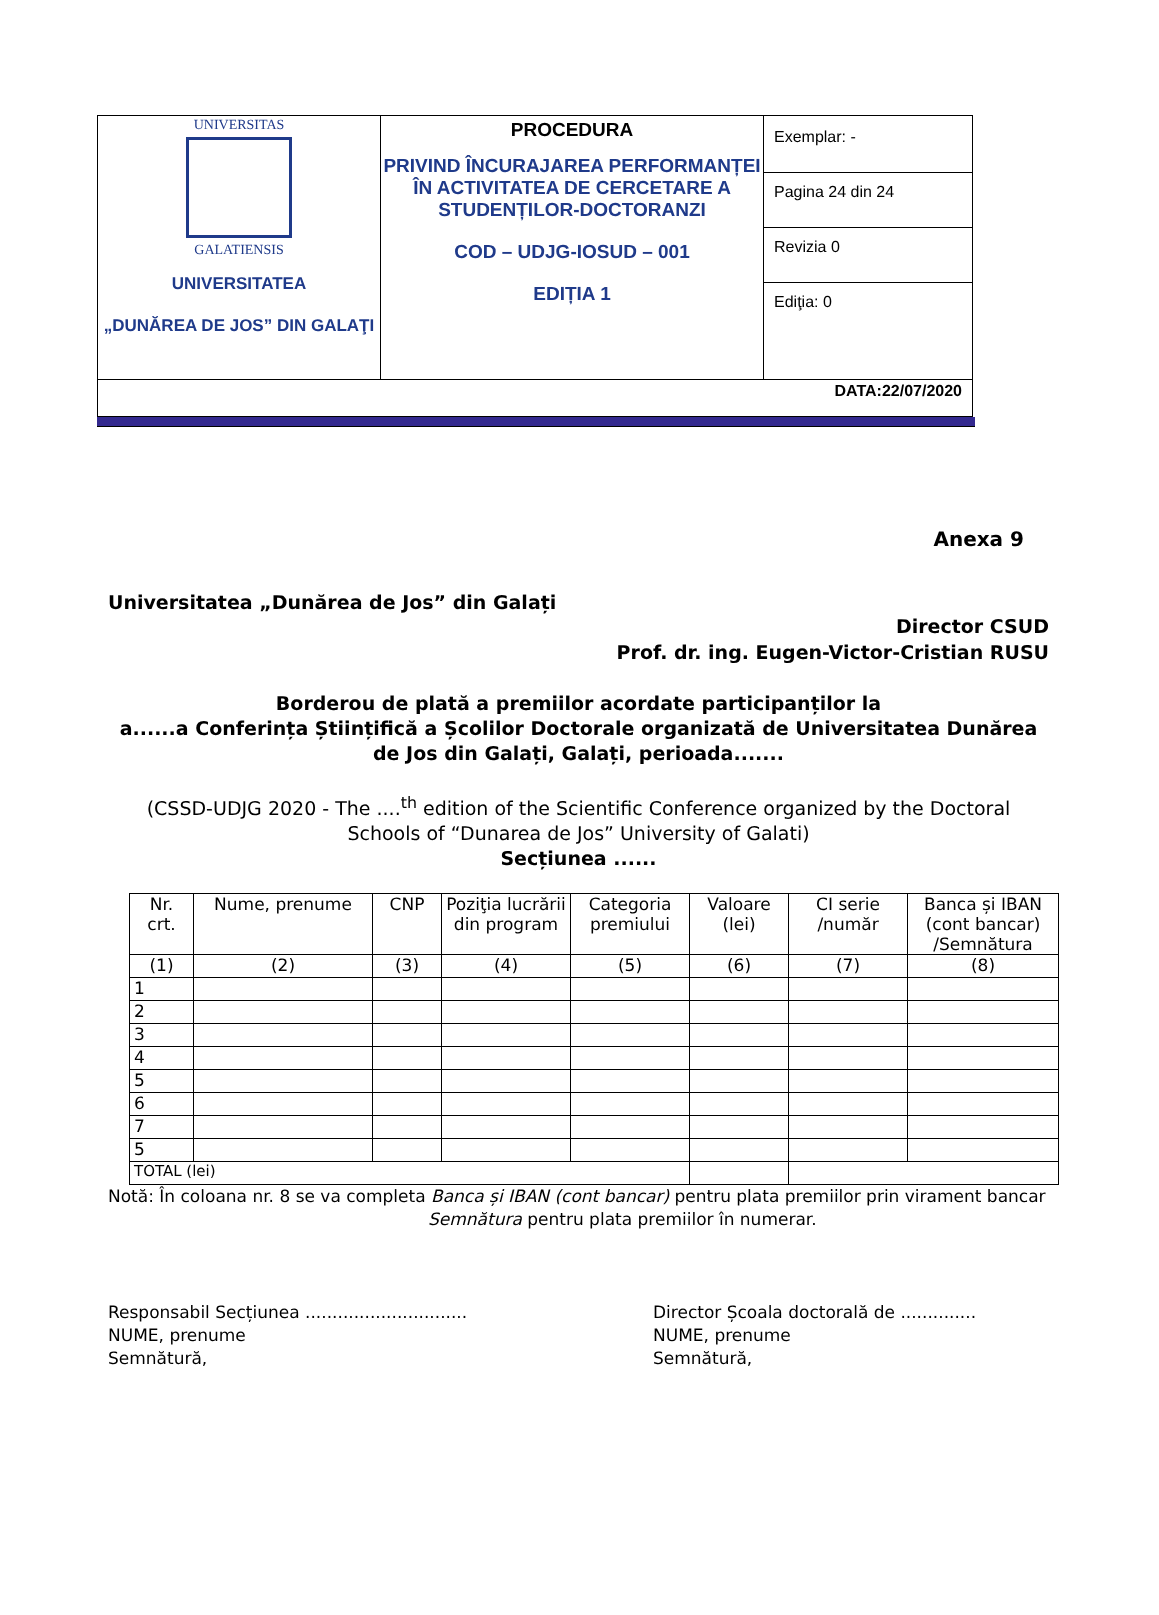| UNIVERSITAS GALATIENSIS UNIVERSITATEA „DUNĂREA DE JOS” DIN GALAŢI | PROCEDURA PRIVIND ÎNCURAJAREA PERFORMANȚEI ÎN ACTIVITATEA DE CERCETARE A STUDENȚILOR-DOCTORANZI COD – UDJG-IOSUD – 001 EDIȚIA 1 | Exemplar: - |
| | | Pagina 24 din 24 |
| | | Revizia 0 |
| | | Ediţia: 0 |
| DATA:22/07/2020 | | |
Anexa 9
Universitatea „Dunărea de Jos” din Galați
Director CSUD
Prof. dr. ing. Eugen-Victor-Cristian RUSU
Borderou de plată a premiilor acordate participanților la
a......a Conferința Științifică a Școlilor Doctorale organizată de Universitatea Dunărea de Jos din Galați, Galați, perioada.......
(CSSD-UDJG 2020 - The ....<sup>th</sup> edition of the Scientific Conference organized by the Doctoral Schools of “Dunarea de Jos” University of Galati)
Secțiunea ......
| Nr. crt. | Nume, prenume | CNP | Poziţia lucrării din program | Categoria premiului | Valoare (lei) | CI serie /număr | Banca și IBAN (cont bancar) /Semnătura |
| --- | --- | --- | --- | --- | --- | --- | --- |
| (1) | (2) | (3) | (4) | (5) | (6) | (7) | (8) |
| 1 | | | | | | | |
| 2 | | | | | | | |
| 3 | | | | | | | |
| 4 | | | | | | | |
| 5 | | | | | | | |
| 6 | | | | | | | |
| 7 | | | | | | | |
| 5 | | | | | | | |
| TOTAL (lei) | | | | | | | |
Notă: În coloana nr. 8 se va completa Banca și IBAN (cont bancar) pentru plata premiilor prin virament bancar
Semnătura pentru plata premiilor în numerar.
Responsabil Secțiunea ..............................
NUME, prenume
Semnătură,
Director Școala doctorală de ..............
NUME, prenume
Semnătură,